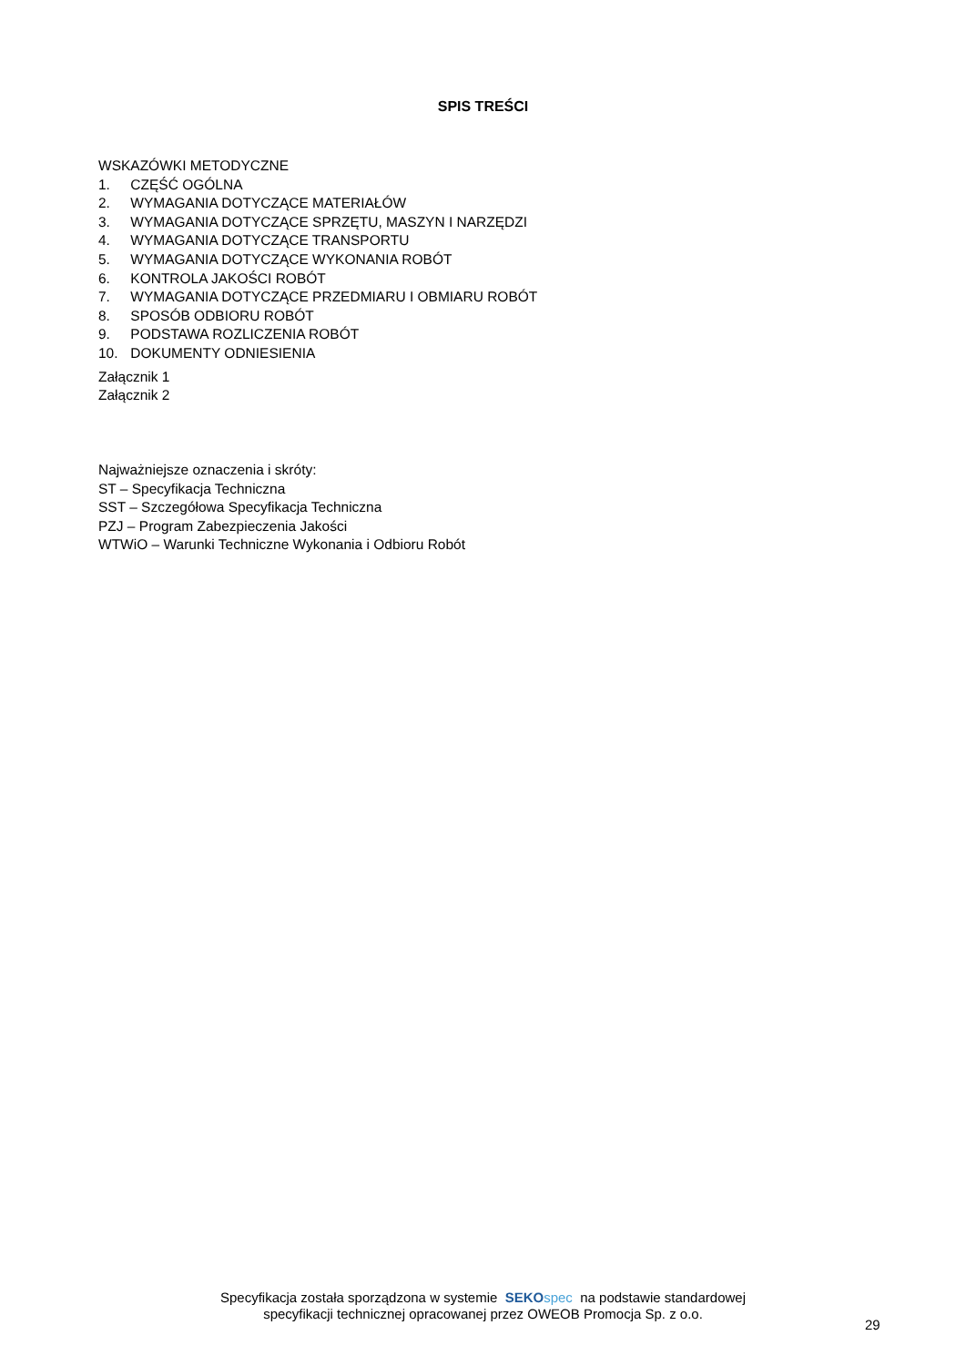SPIS TREŚCI
WSKAZÓWKI METODYCZNE
1. CZĘŚĆ OGÓLNA
2. WYMAGANIA DOTYCZĄCE MATERIAŁÓW
3. WYMAGANIA DOTYCZĄCE SPRZĘTU, MASZYN I NARZĘDZI
4. WYMAGANIA DOTYCZĄCE TRANSPORTU
5. WYMAGANIA DOTYCZĄCE WYKONANIA ROBÓT
6. KONTROLA JAKOŚCI ROBÓT
7. WYMAGANIA DOTYCZĄCE PRZEDMIARU I OBMIARU ROBÓT
8. SPOSÓB ODBIORU ROBÓT
9. PODSTAWA ROZLICZENIA ROBÓT
10. DOKUMENTY ODNIESIENIA
Załącznik 1
Załącznik 2
Najważniejsze oznaczenia i skróty:
ST – Specyfikacja Techniczna
SST – Szczegółowa Specyfikacja Techniczna
PZJ – Program Zabezpieczenia Jakości
WTWiO – Warunki Techniczne Wykonania i Odbioru Robót
Specyfikacja została sporządzona w systemie SEKO spec na podstawie standardowej
specyfikacji technicznej opracowanej przez OWEOB Promocja Sp. z o.o.
29